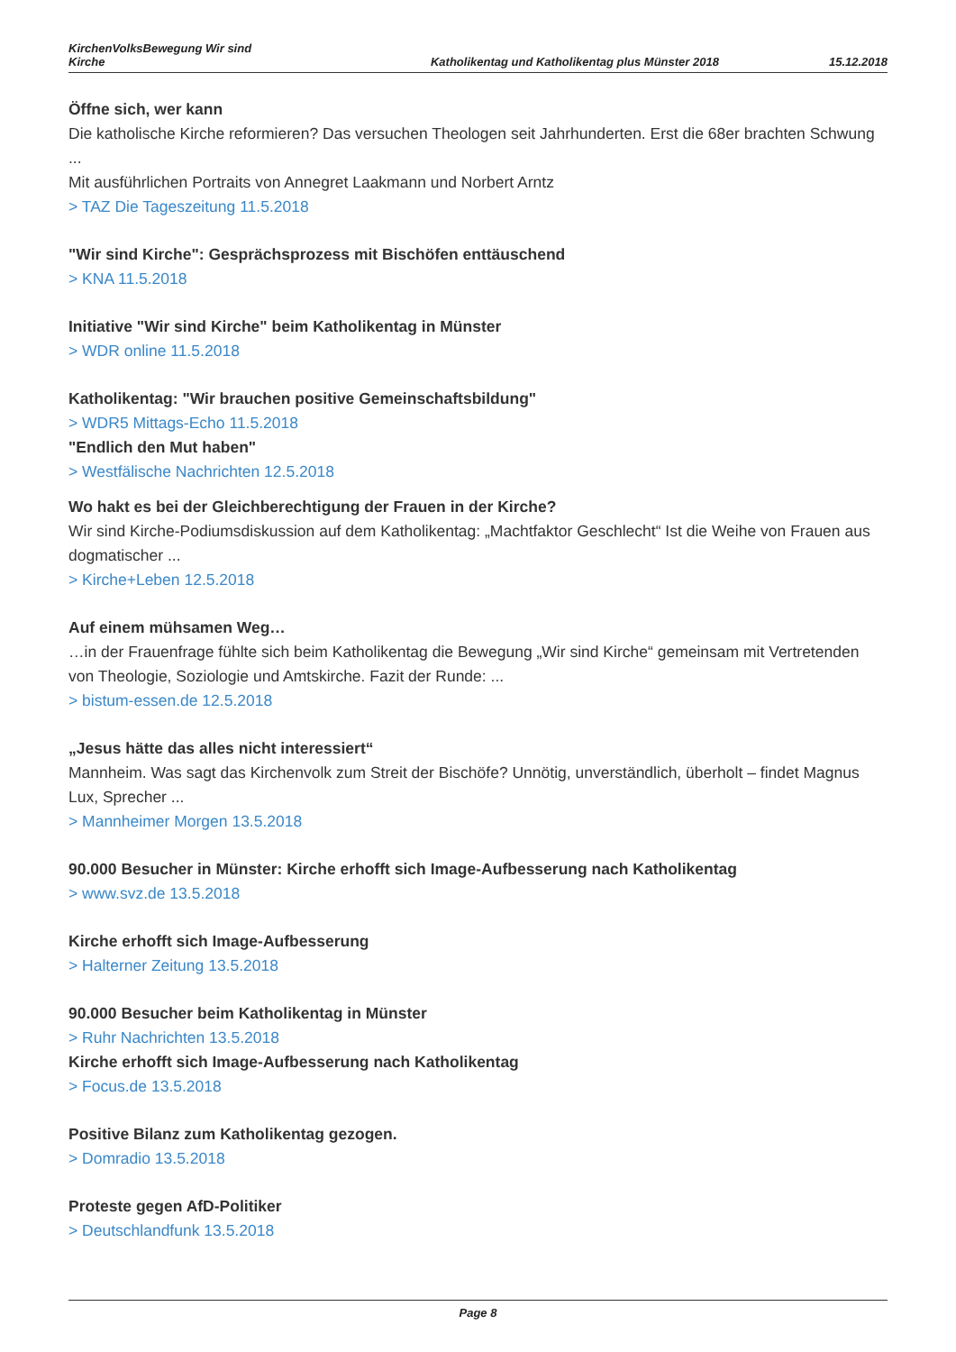KirchenVolksBewegung Wir sind
Kirche
Katholikentag und Katholikentag plus Münster 2018
15.12.2018
Öffne sich, wer kann
Die katholische Kirche reformieren? Das versuchen Theologen seit Jahrhunderten. Erst die 68er brachten Schwung ...
Mit ausführlichen Portraits von Annegret Laakmann und Norbert Arntz
> TAZ Die Tageszeitung 11.5.2018
"Wir sind Kirche": Gesprächsprozess mit Bischöfen enttäuschend
> KNA 11.5.2018
Initiative "Wir sind Kirche" beim Katholikentag in Münster
> WDR online 11.5.2018
Katholikentag: "Wir brauchen positive Gemeinschaftsbildung"
> WDR5 Mittags-Echo 11.5.2018
"Endlich den Mut haben"
> Westfälische Nachrichten 12.5.2018
Wo hakt es bei der Gleichberechtigung der Frauen in der Kirche?
Wir sind Kirche-Podiumsdiskussion auf dem Katholikentag: „Machtfaktor Geschlecht“ Ist die Weihe von Frauen aus dogmatischer ...
> Kirche+Leben 12.5.2018
Auf einem mühsamen Weg…
…in der Frauenfrage fühlte sich beim Katholikentag die Bewegung „Wir sind Kirche“ gemeinsam mit Vertretenden von Theologie, Soziologie und Amtskirche. Fazit der Runde: ...
> bistum-essen.de 12.5.2018
„Jesus hätte das alles nicht interessiert“
Mannheim. Was sagt das Kirchenvolk zum Streit der Bischöfe? Unnötig, unverständlich, überholt – findet Magnus Lux, Sprecher ...
> Mannheimer Morgen 13.5.2018
90.000 Besucher in Münster: Kirche erhofft sich Image-Aufbesserung nach Katholikentag
> www.svz.de 13.5.2018
Kirche erhofft sich Image-Aufbesserung
> Halterner Zeitung 13.5.2018
90.000 Besucher beim Katholikentag in Münster
> Ruhr Nachrichten 13.5.2018
Kirche erhofft sich Image-Aufbesserung nach Katholikentag
> Focus.de 13.5.2018
Positive Bilanz zum Katholikentag gezogen.
> Domradio 13.5.2018
Proteste gegen AfD-Politiker
> Deutschlandfunk 13.5.2018
Page 8